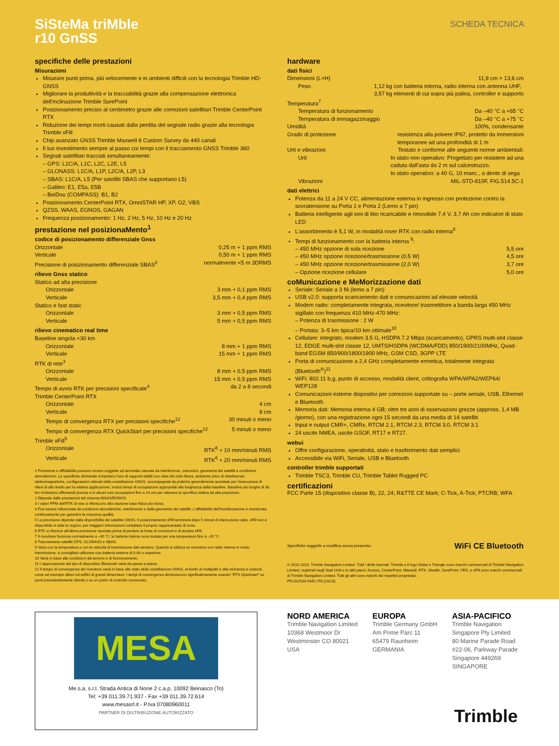SiSteMa triMble
r10 GnSS
SCHEDA TECNICA
specifiche delle prestazioni
Misurazioni
Misurare punti prima, più velocemente e in ambienti difficili con la tecnologia Trimble HD-GNSS
Migliorare la produttività e la tracciabilità grazie alla compensazione elettronica dell'inclinazione Trimble SurePoint
Posizionamento preciso al centimetro grazie alle correzioni satellitari Trimble CenterPoint RTX
Riduzione dei tempi morti causati dalla perdita del segnale radio grazie alla tecnologia Trimble xFill
Chip avanzato GNSS Trimble Maxwell 6 Custom Survey da 440 canali
Il tuo investimento sempre al passo coi tempi con il tracciamento GNSS Trimble 360
Segnali satellitari tracciati simultaneamente:
– GPS: L1C/A, L1C, L2C, L2E, L5
– GLONASS: L1C/A, L1P, L2C/A, L2P, L3
– SBAS: L1C/A, L5 (Per satelliti SBAS che supportano L5)
– Galileo: E1, E5a, E5B
– BeiDou (COMPASS): B1, B2
Posizionamento CenterPoint RTX, OmniSTAR HP, XP, G2, VBS
QZSS, WAAS, EGNOS, GAGAN
Frequenza posizionamento: 1 Hz, 2 Hz, 5 Hz, 10 Hz e 20 Hz
prestazione nel posizionaMento<sup>1</sup>
codice di posizionamento differenziale Gnss
Orizzontale 0,25 m + 1 ppm RMS
Verticale 0,50 m + 1 ppm RMS
Precisione di posizionamento differenziale SBAS<sup>2</sup> normalmente <5 m 3DRMS
rilievo Gnss statico
Statico ad alta precisione
Orizzontale 3 mm + 0,1 ppm RMS
Verticale 3,5 mm + 0,4 ppm RMS
Statico e fast static
Orizzontale 3 mm + 0,5 ppm RMS
Verticale 5 mm + 0,5 ppm RMS
rilievo cinematico real time
Baseline singola <30 km
Orizzontale 8 mm + 1 ppm RMS
Verticale 15 mm + 1 ppm RMS
RTK di rete<sup>3</sup>
Orizzontale 8 mm + 0,5 ppm RMS
Verticale 15 mm + 0,5 ppm RMS
Tempo di avvio RTK per precisioni specificate<sup>4</sup> da 2 a 8 secondi
Trimble CenterPoint RTX
Orizzontale 4 cm
Verticale 9 cm
Tempo di convergenza RTX per precisioni specifiche<sup>12</sup> 30 minuti o meno
Tempo di convergenza RTX QuickStart per precisioni specifiche<sup>12</sup> 5 minuti o meno
Trimble xFill<sup>5</sup>
Orizzontale RTK<sup>6</sup> + 10 mm/minuti RMS
Verticale RTK<sup>6</sup> + 20 mm/minuti RMS
1 Precisione e affidabilità possono essere soggette ad anomalie causate da interferenze, ostruzioni, geometria dei satelliti e condizioni atmosferiche. Le specifiche dichiarate richiedono l'uso di supporti stabili con vista del cielo libera, ambiente privo di interferenze elettromagnetiche, configurazioni ottimali della costellazione GNSS, accompagnati da pratiche generalmente accettate per l'esecuzione di rilievi di alto livello per la relativa applicazione, inclusi tempi di occupazione appropriati alla lunghezza della baseline. Baseline più lunghe di 30 km richiedono effemeridi precise e in alcuni casi occupazioni fino a 24 ore per ottenere la specifica statica ad alta precisione.
2 Dipende dalle prestazioni del sistema WAAS/EGNOS.
3 I valori PPM dell'RTK di rete si riferiscono alla stazione base fisica più vicina.
4 Può essere influenzata da condizioni atmosferiche, interferenze e dalla geometria dei satelliti. L'affidabilità dell'inizializzazione è monitorata continuamente per garantire la massima qualità.
5 La precisione dipende dalla disponibilità del satellite GNSS. Il posizionamento xFill terminerà dopo 5 minuti di interruzione radio. xFill non è disponibile in tutte le regioni, per maggiori informazioni contattare il proprio rappresentate di zona.
6 RTK si riferisce all'ultima precisione riportata prima di perdere la fonte di correzioni e di avviare xFill.
7 Il ricevitore funziona normalmente a –40 °C, le batterie interne sono testate per una temperatura fino a –20 °C.
8 Tracciamento satelliti GPS, GLONASS e SBAS.
9 Varia con la temperatura e con la velocità di trasmissione dati wireless. Quando si utilizza un ricevitore con radio interna in modo trasmissione, è consigliato utilizzare une batteria esterna di 6 Ah o superiore.
10 Varia in base alle condizioni del terreno e di funzionamento.
11 L'approvazione del tipo di dispositivo Bluetooth varia da paese a paese.
12 Il tempo di convergenza del ricevitore varia in base allo stato della costellazione GNSS, al livello di multipath e alla vicinanza a ostacoli, come ad esempio alberi ed edifici di grandi dimensioni. I tempi di convergenza diminuiscono significativamente usando “RTX Quickstart” su punti precedentemente rilevati o su un punto di controllo conosciuto.
hardware
dati fisici
Dimensioni (L×H) 11,9 cm × 13,6 cm
Peso 1,12 kg con batteria interna, radio interna con antenna UHF,
3,57 kg elementi di cui sopra più palina, controller e supporto
Temperatura<sup>7</sup>
Temperatura di funzionamento Da –40 °C a +65 °C
Temperatura di immagazzinaggio Da –40 °C a +75 °C
Umidità 100%, condensante
Grado di protezione resistenza alla polvere IP67, protetto da immersioni
temporanee ad una profondità di 1 m
Urti e vibrazioni Testato e conforme alle seguenti norme ambientali:
Urti In stato non operativo: Progettato per resistere ad una
caduta dall'asta da 2 m sul calcestruzzo.
In stato operativo: a 40 G, 10 msec., a dente di sega
Vibrazioni MIL-STD-810F, FIG.514.5C-1
dati elettrici
Potenza da 11 a 24 V CC, alimentazione esterna in ingresso con protezione contro la sovratensione su Porta 1 e Porta 2 (Lemo a 7 pin)
Batteria intelligente agli ioni di litio ricaricabile e rimovibile 7,4 V, 3,7 Ah con indicatori di stato LED
L'assorbimento è 5,1 W, in modalità rover RTK con radio interna<sup>8</sup>
Tempi di funzionamento con la batteria interna <sup>9</sup>:
– 450 MHz opzione di sola ricezione 5,5 ore
– 450 MHz opzione ricezione/trasmissione (0,5 W) 4,5 ore
– 450 MHz opzione ricezione/trasmissione (2,0 W) 3,7 ore
– Opzione ricezione cellulare 5,0 ore
coMunicazione e MeMorizzazione dati
Seriale: Seriale a 3 fili (lemo a 7 pin)
USB v2.0: supporta scaricamento dati e comunicazioni ad elevate velocità
Modem radio: completamente integrata, ricevitore/ trasmettitore a banda larga 450 MHz sigillato con frequenza 410 MHz-470 MHz:
– Potenza di trasmissione : 2 W
– Portata: 3–5 km tipica/10 km ottimale<sup>10</sup>
Cellulare: integrato, modem 3.5 G, HSDPA 7.2 Mbps (scaricamento), GPRS multi-slot classe 12, EDGE multi-slot classe 12, UMTS/HSDPA (WCDMA/FDD) 850/1900/2100MHz, Quad-band EGSM 850/900/1800/1900 MHz, GSM CSD, 3GPP LTE
Porta di comunicazione a 2,4 GHz completamente ermetica, totalmente integrata (Bluetooth<sup>®</sup>)<sup>11</sup>
WiFi: 802.11 b,g, punto di accesso, modalità client, crittografia WPA/WPA2/WEP64/ WEP128
Comunicazioni esterne dispositivi per correzioni supportate su – porte seriale, USB, Ethernet e Bluetooth
Memoria dati: Memoria interna 4 GB; oltre tre anni di osservazioni grezze (appross. 1,4 MB /giorno), con una registrazione ogni 15 secondi da una media di 14 satelliti
Input e output CMR+, CMRx, RTCM 2.1, RTCM 2.3, RTCM 3.0, RTCM 3.1
24 uscite NMEA, uscite GSOF, RT17 e RT27.
webui
Offre configurazione, operatività, stato e trasferimento dati semplici
Accessibile via WiFi, Seriale, USB e Bluetooth
controller trimble supportati
Trimble TSC3, Trimble CU, Trimble Tablet Rugged PC
certificazioni
FCC Parte 15 (dispositivo classe B), 22, 24; R&TTE CE Mark; C-Tick, A-Tick; PTCRB; WFA
Specifiche soggette a modifica senza preavviso. WiFi CE Bluetooth
© 2012-2013, Trimble Navigation Limited. Tutti i diritti riservati. Trimble e il logo Globe e Triangle sono marchi commerciali di Trimble Navigation Limited, registrati negli Stati Uniti e in altri paesi. Access, CenterPoint, Maxwell, RTX, Stealth, SurePoint, VRS, e xFill sono marchi commerciali di Trimble Navigation Limited. Tutti gli altri sono marchi dei rispettivi proprietari.
PN 022543-544C-ITA (10/13)
MESA
Me.s.a. s.r.l. Strada Antica di None 2 c.a.p. 10092 Beinasco (To)
Tel: +39 011.39.71.937 - Fax +39 011.39.72.614
www.mesasrl.it - P.Iva 07080960011
PARTNER DI DISTRIBUZIONE AUTORIZZATO
NORD AMERICA
Trimble Navigation Limited
10368 Westmoor Dr
Westminster CO 80021
USA
EUROPA
Trimble Germany GmbH
Am Prime Parc 11
65479 Raunheim
GERMANIA
ASIA-PACIFICO
Trimble Navigation
Singapore Pty Limited
80 Marine Parade Road
#22-06, Parkway Parade
Singapore 449269
SINGAPORE
Trimble